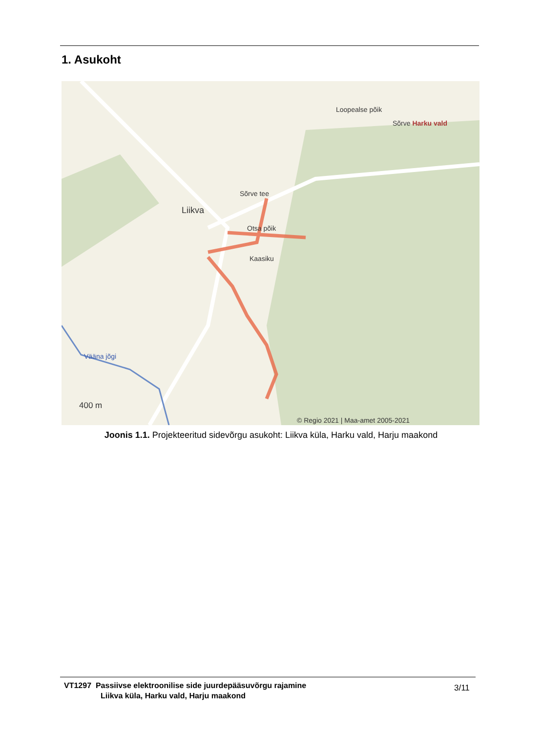1. Asukoht
Liikva
Sõrve tee
Loopealse põik
Sõrve Harku vald
Otsa põik
Kaasiku
Vääna jõgi
400 m
© Regio 2021 | Maa-amet 2005-2021
Joonis 1.1. Projekteeritud sidevõrgu asukoht: Liikva küla, Harku vald, Harju maakond
VT1297 Passiivse elektroonilise side juurdepääsuvõrgu rajamine
Liikva küla, Harku vald, Harju maakond
3/11